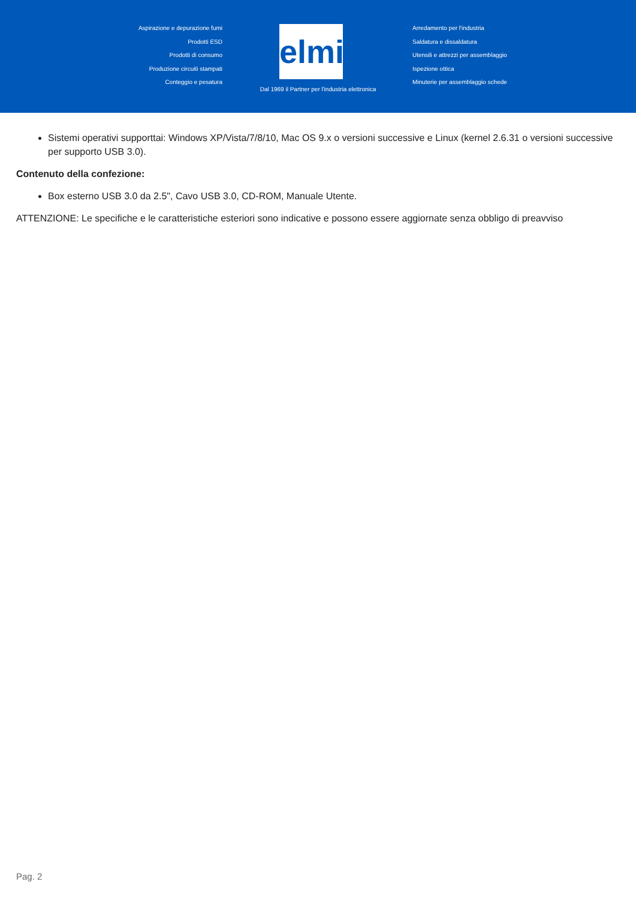Aspirazione e depurazione fumi
Prodotti ESD
Prodotti di consumo
Produzione circuiti stampati
Conteggio e pesatura
elmi
Arredamento per l'industria
Saldatura e dissaldatura
Utensili e attrezzi per assemblaggio
Ispezione ottica
Minuterie per assemblaggio schede
Dal 1969 il Partner per l'industria elettronica
Sistemi operativi supporttai: Windows XP/Vista/7/8/10, Mac OS 9.x o versioni successive e Linux (kernel 2.6.31 o versioni successive per supporto USB 3.0).
Contenuto della confezione:
Box esterno USB 3.0 da 2.5", Cavo USB 3.0, CD-ROM, Manuale Utente.
ATTENZIONE: Le specifiche e le caratteristiche esteriori sono indicative e possono essere aggiornate senza obbligo di preavviso
Pag. 2